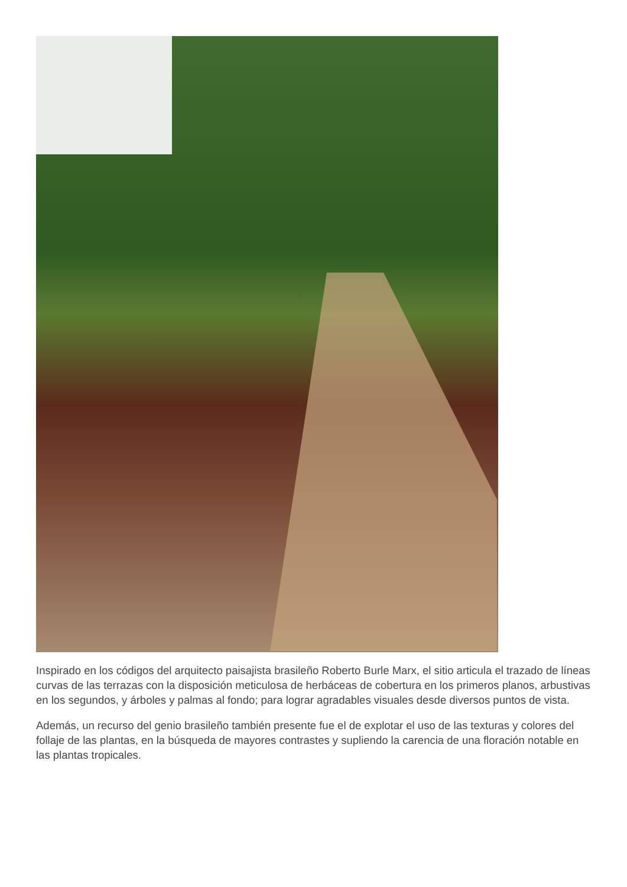Inspirado en los códigos del arquitecto paisajista brasileño Roberto Burle Marx, el sitio articula el trazado de líneas curvas de las terrazas con la disposición meticulosa de herbáceas de cobertura en los primeros planos, arbustivas en los segundos, y árboles y palmas al fondo; para lograr agradables visuales desde diversos puntos de vista.
Además, un recurso del genio brasileño también presente fue el de explotar el uso de las texturas y colores del follaje de las plantas, en la búsqueda de mayores contrastes y supliendo la carencia de una floración notable en las plantas tropicales.